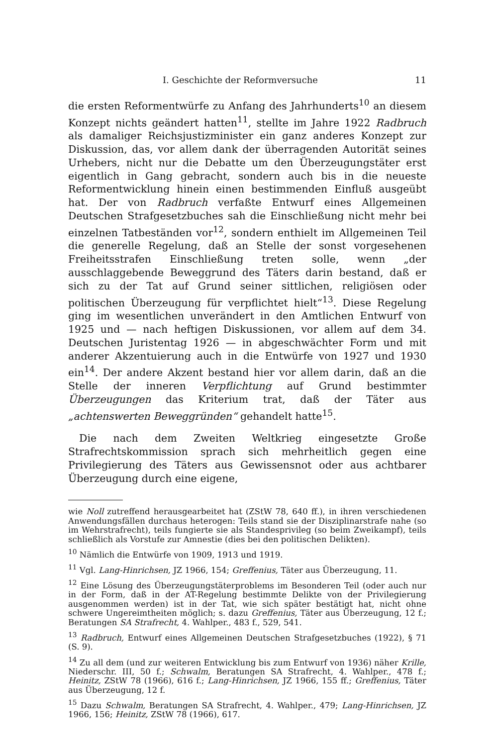I. Geschichte der Reformversuche 11
die ersten Reformentwürfe zu Anfang des Jahrhunderts<sup>10</sup> an diesem Konzept nichts geändert hatten<sup>11</sup>, stellte im Jahre 1922 Radbruch als damaliger Reichsjustizminister ein ganz anderes Konzept zur Diskussion, das, vor allem dank der überragenden Autorität seines Urhebers, nicht nur die Debatte um den Überzeugungstäter erst eigentlich in Gang gebracht, sondern auch bis in die neueste Reformentwicklung hinein einen bestimmenden Einfluß ausgeübt hat. Der von Radbruch verfaßte Entwurf eines Allgemeinen Deutschen Strafgesetzbuches sah die Einschließung nicht mehr bei einzelnen Tatbeständen vor<sup>12</sup>, sondern enthielt im Allgemeinen Teil die generelle Regelung, daß an Stelle der sonst vorgesehenen Freiheitsstrafen Einschließung treten solle, wenn „der ausschlaggebende Beweggrund des Täters darin bestand, daß er sich zu der Tat auf Grund seiner sittlichen, religiösen oder politischen Überzeugung für verpflichtet hielt“<sup>13</sup>. Diese Regelung ging im wesentlichen unverändert in den Amtlichen Entwurf von 1925 und — nach heftigen Diskussionen, vor allem auf dem 34. Deutschen Juristentag 1926 — in abgeschwächter Form und mit anderer Akzentuierung auch in die Entwürfe von 1927 und 1930 ein<sup>14</sup>. Der andere Akzent bestand hier vor allem darin, daß an die Stelle der inneren Verpflichtung auf Grund bestimmter Überzeugungen das Kriterium trat, daß der Täter aus „achtenswerten Beweggründen“ gehandelt hatte<sup>15</sup>.
Die nach dem Zweiten Weltkrieg eingesetzte Große Strafrechtskommission sprach sich mehrheitlich gegen eine Privilegierung des Täters aus Gewissensnot oder aus achtbarer Überzeugung durch eine eigene,
wie Noll zutreffend herausgearbeitet hat (ZStW 78, 640 ff.), in ihren verschiedenen Anwendungsfällen durchaus heterogen: Teils stand sie der Disziplinarstrafe nahe (so im Wehrstrafrecht), teils fungierte sie als Standesprivileg (so beim Zweikampf), teils schließlich als Vorstufe zur Amnestie (dies bei den politischen Delikten).
<sup>10</sup> Nämlich die Entwürfe von 1909, 1913 und 1919.
<sup>11</sup> Vgl. Lang-Hinrichsen, JZ 1966, 154; Greffenius, Täter aus Überzeugung, 11.
<sup>12</sup> Eine Lösung des Überzeugungstäterproblems im Besonderen Teil (oder auch nur in der Form, daß in der AT-Regelung bestimmte Delikte von der Privilegierung ausgenommen werden) ist in der Tat, wie sich später bestätigt hat, nicht ohne schwere Ungereimtheiten möglich; s. dazu Greffenius, Täter aus Überzeugung, 12 f.; Beratungen SA Strafrecht, 4. Wahlper., 483 f., 529, 541.
<sup>13</sup> Radbruch, Entwurf eines Allgemeinen Deutschen Strafgesetzbuches (1922), § 71 (S. 9).
<sup>14</sup> Zu all dem (und zur weiteren Entwicklung bis zum Entwurf von 1936) näher Krille, Niederschr. III, 50 f.; Schwalm, Beratungen SA Strafrecht, 4. Wahlper., 478 f.; Heinitz, ZStW 78 (1966), 616 f.; Lang-Hinrichsen, JZ 1966, 155 ff.; Greffenius, Täter aus Überzeugung, 12 f.
<sup>15</sup> Dazu Schwalm, Beratungen SA Strafrecht, 4. Wahlper., 479; Lang-Hinrichsen, JZ 1966, 156; Heinitz, ZStW 78 (1966), 617.